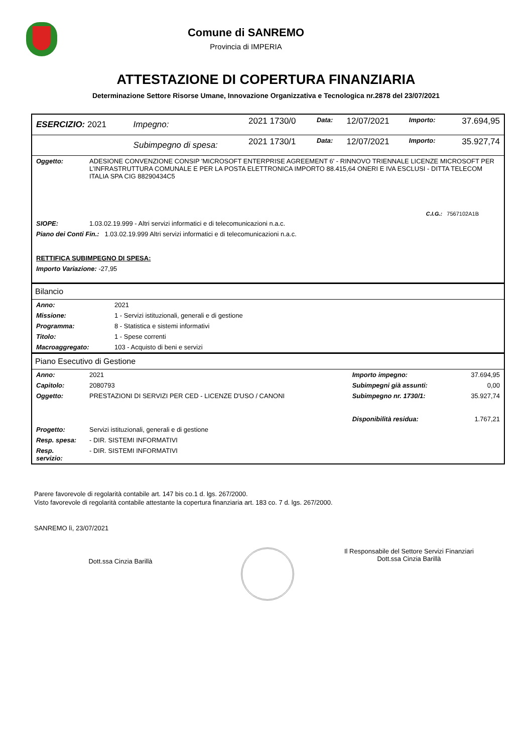Comune di SANREMO
Provincia di IMPERIA
ATTESTAZIONE DI COPERTURA FINANZIARIA
Determinazione Settore Risorse Umane, Innovazione Organizzativa e Tecnologica nr.2878 del 23/07/2021
| ESERCIZIO: 2021 | Impegno: | 2021 1730/0 | Data: | 12/07/2021 | Importo: | 37.694,95 |
| | Subimpegno di spesa: | 2021 1730/1 | Data: | 12/07/2021 | Importo: | 35.927,74 |
| Oggetto: | ADESIONE CONVENZIONE CONSIP 'MICROSOFT ENTERPRISE AGREEMENT 6' - RINNOVO TRIENNALE LICENZE MICROSOFT PER L’INFRASTRUTTURA COMUNALE E PER LA POSTA ELETTRONICA IMPORTO 88.415,64 ONERI E IVA ESCLUSI - DITTA TELECOM ITALIA SPA CIG 88290434C5 |
| | C.I.G.: 7567102A1B |
| SIOPE: | 1.03.02.19.999 - Altri servizi informatici e di telecomunicazioni n.a.c. |
| Piano dei Conti Fin.: 1.03.02.19.999 Altri servizi informatici e di telecomunicazioni n.a.c. | |
| RETTIFICA SUBIMPEGNO DI SPESA: | |
| Importo Variazione: -27,95 | |
Bilancio
| Anno: | 2021 |
| Missione: | 1 - Servizi istituzionali, generali e di gestione |
| Programma: | 8 - Statistica e sistemi informativi |
| Titolo: | 1 - Spese correnti |
| Macroaggregato: | 103 - Acquisto di beni e servizi |
Piano Esecutivo di Gestione
| Anno: | 2021 | Importo impegno: | 37.694,95 |
| Capitolo: | 2080793 | Subimpegni già assunti: | 0,00 |
| Oggetto: | PRESTAZIONI DI SERVIZI PER CED - LICENZE D'USO / CANONI | Subimpegno nr. 1730/1: | 35.927,74 |
| | | Disponibilità residua: | 1.767,21 |
| Progetto: | Servizi istituzionali, generali e di gestione | | |
| Resp. spesa: | - DIR. SISTEMI INFORMATIVI | | |
| Resp. servizio: | - DIR. SISTEMI INFORMATIVI | | |
Parere favorevole di regolarità contabile art. 147 bis co.1 d. lgs. 267/2000.
Visto favorevole di regolarità contabile attestante la copertura finanziaria art. 183 co. 7 d. lgs. 267/2000.
SANREMO lì, 23/07/2021
Dott.ssa Cinzia Barillà
Il Responsabile del Settore Servizi Finanziari
Dott.ssa Cinzia Barillà